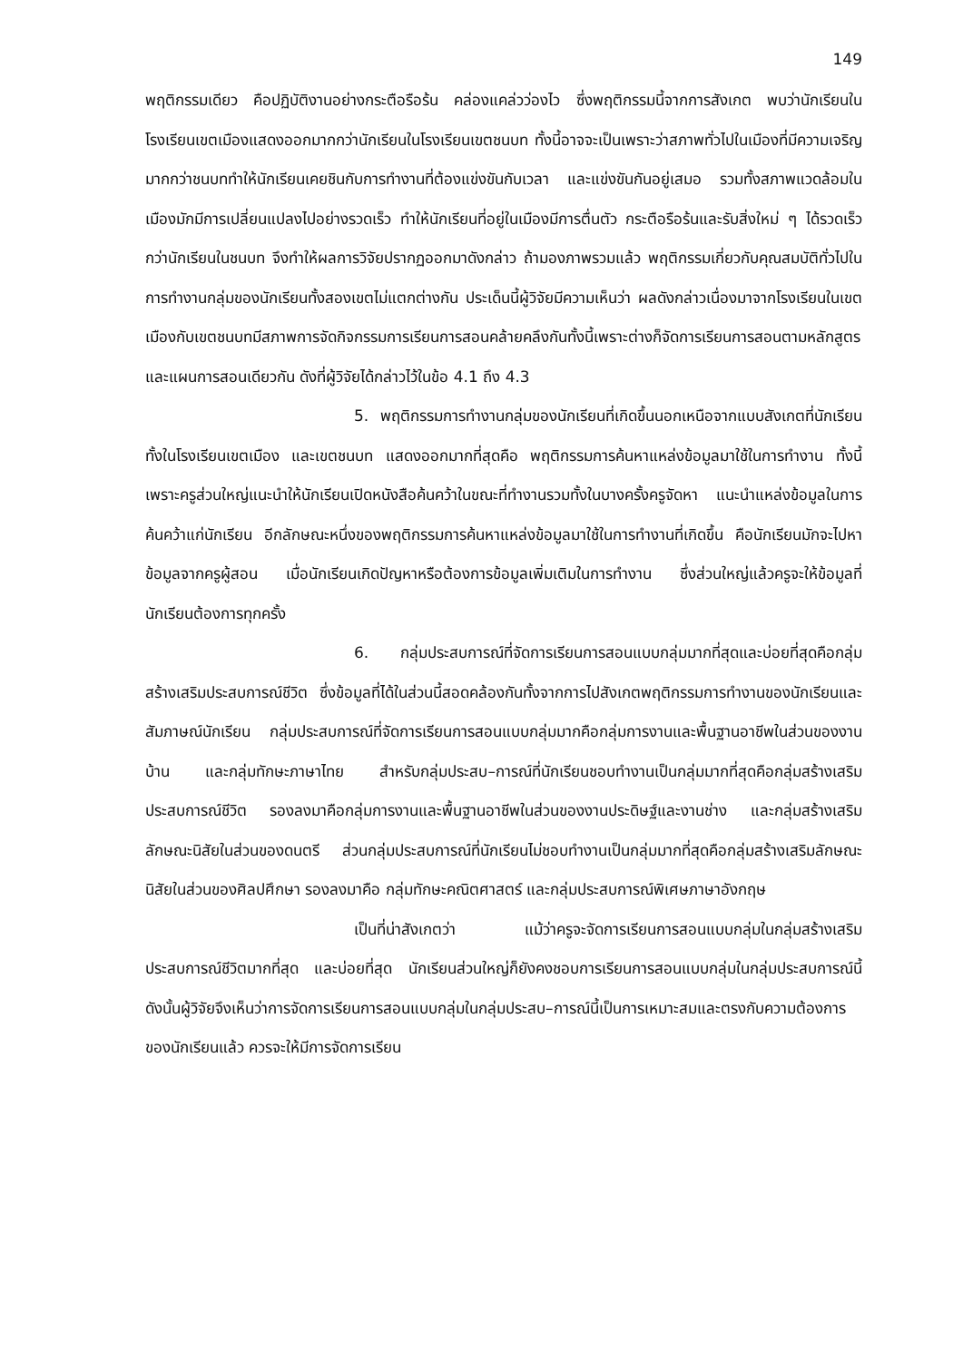149
พฤติกรรมเดียว คือปฏิบัติงานอย่างกระตือรือร้น คล่องแคล่วว่องไว ซึ่งพฤติกรรมนี้จากการสังเกต พบว่านักเรียนในโรงเรียนเขตเมืองแสดงออกมากกว่านักเรียนในโรงเรียนเขตชนบท ทั้งนี้อาจจะเป็นเพราะว่าสภาพทั่วไปในเมืองที่มีความเจริญมากกว่าชนบททำให้นักเรียนเคยชินกับการทำงานที่ต้องแข่งขันกับเวลา และแข่งขันกันอยู่เสมอ รวมทั้งสภาพแวดล้อมในเมืองมักมีการเปลี่ยนแปลงไปอย่างรวดเร็ว ทำให้นักเรียนที่อยู่ในเมืองมีการตื่นตัว กระตือรือร้นและรับสิ่งใหม่ ๆ ได้รวดเร็วกว่านักเรียนในชนบท จึงทำให้ผลการวิจัยปรากฏออกมาดังกล่าว ถ้ามองภาพรวมแล้ว พฤติกรรมเกี่ยวกับคุณสมบัติทั่วไปในการทำงานกลุ่มของนักเรียนทั้งสองเขตไม่แตกต่างกัน ประเด็นนี้ผู้วิจัยมีความเห็นว่า ผลดังกล่าวเนื่องมาจากโรงเรียนในเขตเมืองกับเขตชนบทมีสภาพการจัดกิจกรรมการเรียนการสอนคล้ายคลึงกันทั้งนี้เพราะต่างก็จัดการเรียนการสอนตามหลักสูตรและแผนการสอนเดียวกัน ดังที่ผู้วิจัยได้กล่าวไว้ในข้อ 4.1 ถึง 4.3
5. พฤติกรรมการทำงานกลุ่มของนักเรียนที่เกิดขึ้นนอกเหนือจากแบบสังเกตที่นักเรียนทั้งในโรงเรียนเขตเมือง และเขตชนบท แสดงออกมากที่สุดคือ พฤติกรรมการค้นหาแหล่งข้อมูลมาใช้ในการทำงาน ทั้งนี้เพราะครูส่วนใหญ่แนะนำให้นักเรียนเปิดหนังสือค้นคว้าในขณะที่ทำงานรวมทั้งในบางครั้งครูจัดหา แนะนำแหล่งข้อมูลในการค้นคว้าแก่นักเรียน อีกลักษณะหนึ่งของพฤติกรรมการค้นหาแหล่งข้อมูลมาใช้ในการทำงานที่เกิดขึ้น คือนักเรียนมักจะไปหาข้อมูลจากครูผู้สอน เมื่อนักเรียนเกิดปัญหาหรือต้องการข้อมูลเพิ่มเติมในการทำงาน ซึ่งส่วนใหญ่แล้วครูจะให้ข้อมูลที่นักเรียนต้องการทุกครั้ง
6. กลุ่มประสบการณ์ที่จัดการเรียนการสอนแบบกลุ่มมากที่สุดและบ่อยที่สุดคือกลุ่มสร้างเสริมประสบการณ์ชีวิต ซึ่งข้อมูลที่ได้ในส่วนนี้สอดคล้องกันทั้งจากการไปสังเกตพฤติกรรมการทำงานของนักเรียนและสัมภาษณ์นักเรียน กลุ่มประสบการณ์ที่จัดการเรียนการสอนแบบกลุ่มมากคือกลุ่มการงานและพื้นฐานอาชีพในส่วนของงานบ้าน และกลุ่มทักษะภาษาไทย สำหรับกลุ่มประสบ–การณ์ที่นักเรียนชอบทำงานเป็นกลุ่มมากที่สุดคือกลุ่มสร้างเสริมประสบการณ์ชีวิต รองลงมาคือกลุ่มการงานและพื้นฐานอาชีพในส่วนของงานประดิษฐ์และงานช่าง และกลุ่มสร้างเสริมลักษณะนิสัยในส่วนของดนตรี ส่วนกลุ่มประสบการณ์ที่นักเรียนไม่ชอบทำงานเป็นกลุ่มมากที่สุดคือกลุ่มสร้างเสริมลักษณะนิสัยในส่วนของศิลปศึกษา รองลงมาคือ กลุ่มทักษะคณิตศาสตร์ และกลุ่มประสบการณ์พิเศษภาษาอังกฤษ
เป็นที่น่าสังเกตว่า แม้ว่าครูจะจัดการเรียนการสอนแบบกลุ่มในกลุ่มสร้างเสริมประสบการณ์ชีวิตมากที่สุด และบ่อยที่สุด นักเรียนส่วนใหญ่ก็ยังคงชอบการเรียนการสอนแบบกลุ่มในกลุ่มประสบการณ์นี้ ดังนั้นผู้วิจัยจึงเห็นว่าการจัดการเรียนการสอนแบบกลุ่มในกลุ่มประสบ–การณ์นี้เป็นการเหมาะสมและตรงกับความต้องการของนักเรียนแล้ว ควรจะให้มีการจัดการเรียน